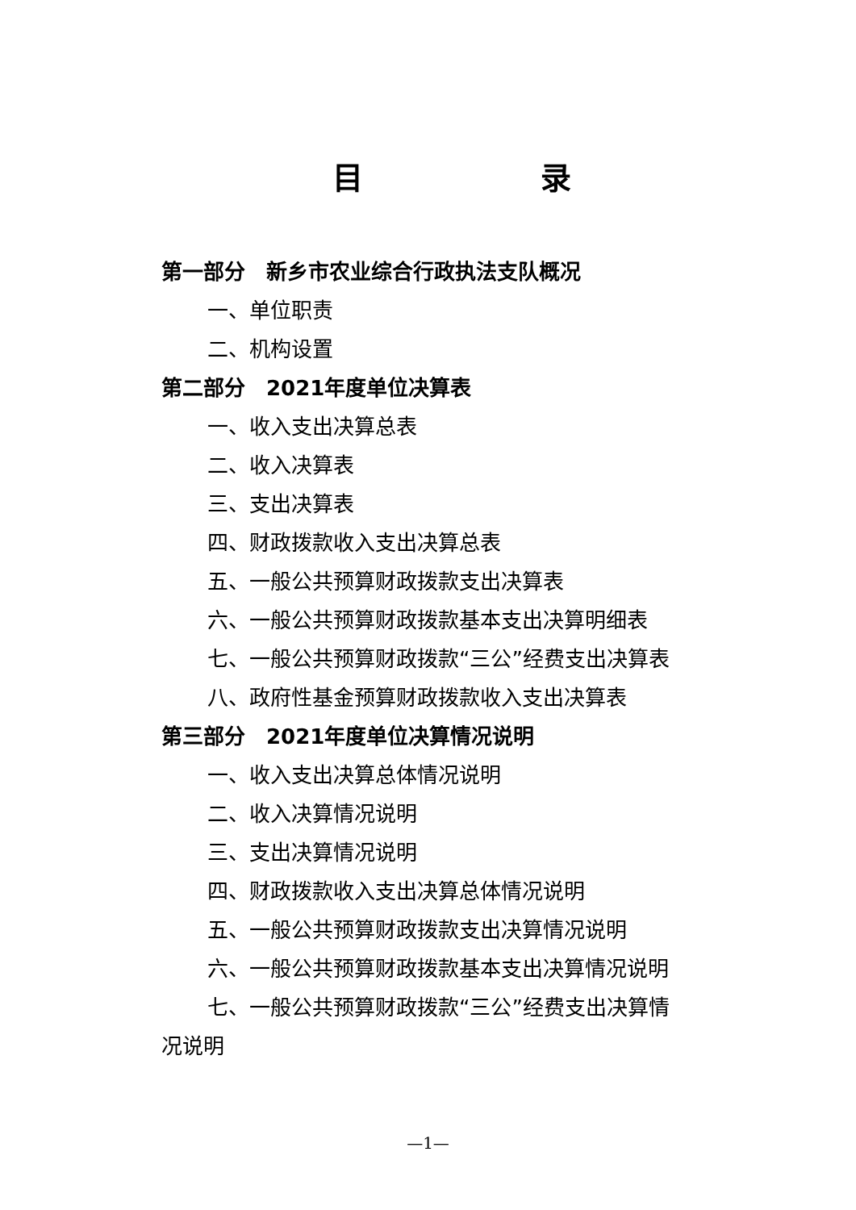目 录
第一部分　新乡市农业综合行政执法支队概况
一、单位职责
二、机构设置
第二部分　2021年度单位决算表
一、收入支出决算总表
二、收入决算表
三、支出决算表
四、财政拨款收入支出决算总表
五、一般公共预算财政拨款支出决算表
六、一般公共预算财政拨款基本支出决算明细表
七、一般公共预算财政拨款“三公”经费支出决算表
八、政府性基金预算财政拨款收入支出决算表
第三部分　2021年度单位决算情况说明
一、收入支出决算总体情况说明
二、收入决算情况说明
三、支出决算情况说明
四、财政拨款收入支出决算总体情况说明
五、一般公共预算财政拨款支出决算情况说明
六、一般公共预算财政拨款基本支出决算情况说明
七、一般公共预算财政拨款“三公”经费支出决算情
况说明
—1—